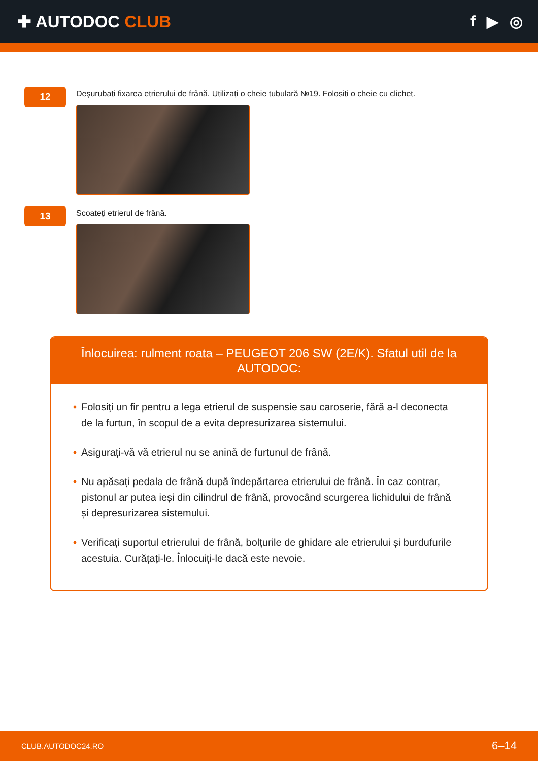✚ AUTODOC CLUB f ▶ ◎
12
Deșurubați fixarea etrierului de frână. Utilizați o cheie tubulară №19. Folosiți o cheie cu clichet.
13
Scoateți etrierul de frână.
Înlocuirea: rulment roata – PEUGEOT 206 SW (2E/K). Sfatul util de la AUTODOC:
• Folosiți un fir pentru a lega etrierul de suspensie sau caroserie, fără a-l deconecta de la furtun, în scopul de a evita depresurizarea sistemului.
• Asigurați-vă vă etrierul nu se anină de furtunul de frână.
• Nu apăsați pedala de frână după îndepărtarea etrierului de frână. În caz contrar, pistonul ar putea ieși din cilindrul de frână, provocând scurgerea lichidului de frână și depresurizarea sistemului.
• Verificați suportul etrierului de frână, bolțurile de ghidare ale etrierului și burdufurile acestuia. Curățați-le. Înlocuiți-le dacă este nevoie.
CLUB.AUTODOC24.RO 6–14